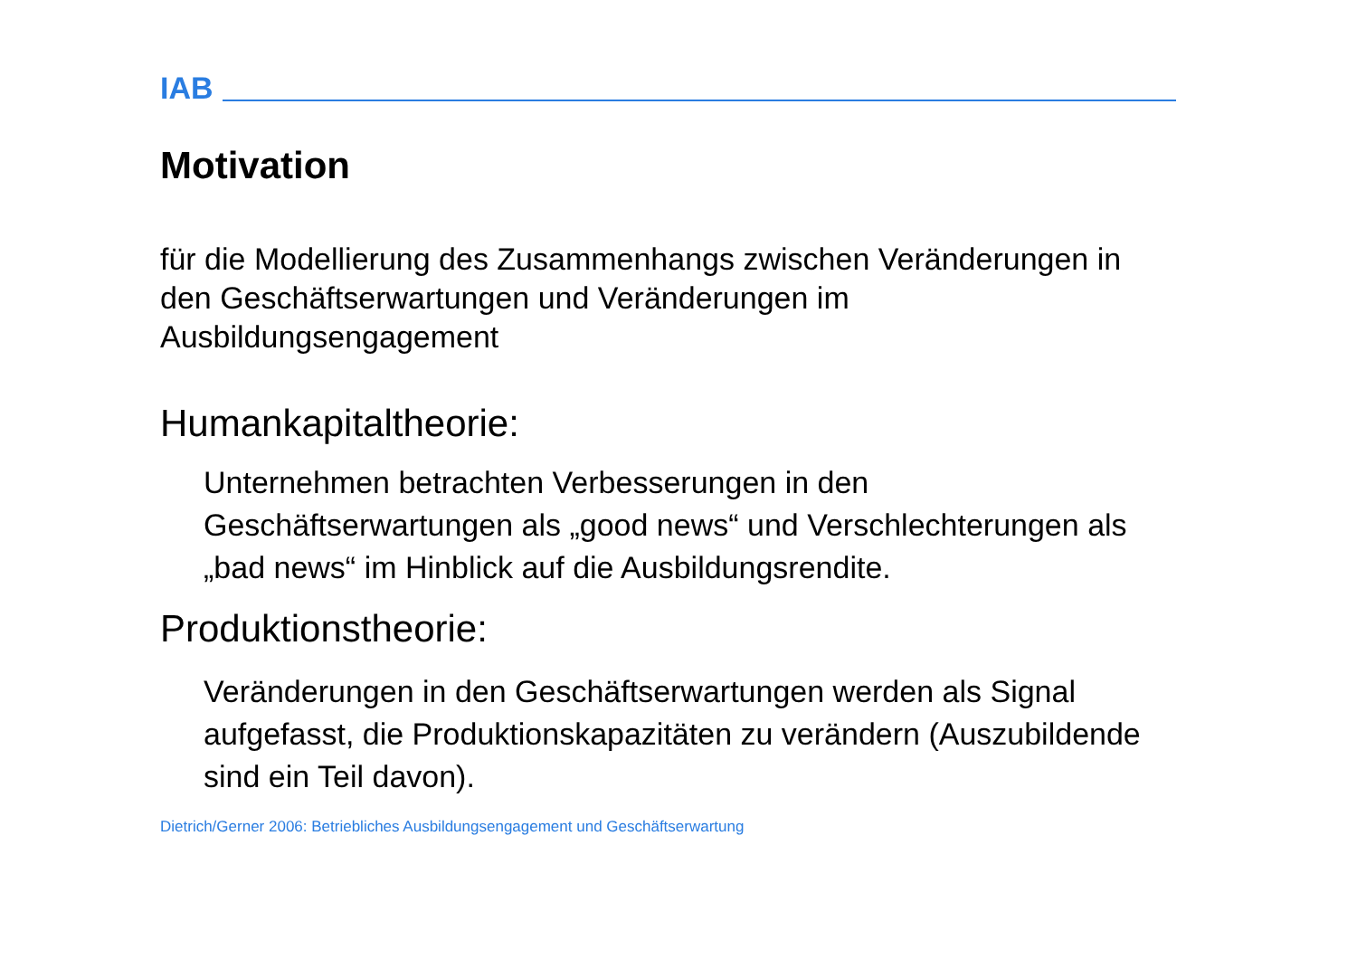IAB
Motivation
für die Modellierung des Zusammenhangs zwischen Veränderungen in den Geschäftserwartungen und Veränderungen im Ausbildungsengagement
Humankapitaltheorie:
Unternehmen betrachten Verbesserungen in den Geschäftserwartungen als „good news“ und Verschlechterungen als „bad news“ im Hinblick auf die Ausbildungsrendite.
Produktionstheorie:
Veränderungen in den Geschäftserwartungen werden als Signal aufgefasst, die Produktionskapazitäten zu verändern (Auszubildende sind ein Teil davon).
Dietrich/Gerner 2006: Betriebliches Ausbildungsengagement und Geschäftserwartung